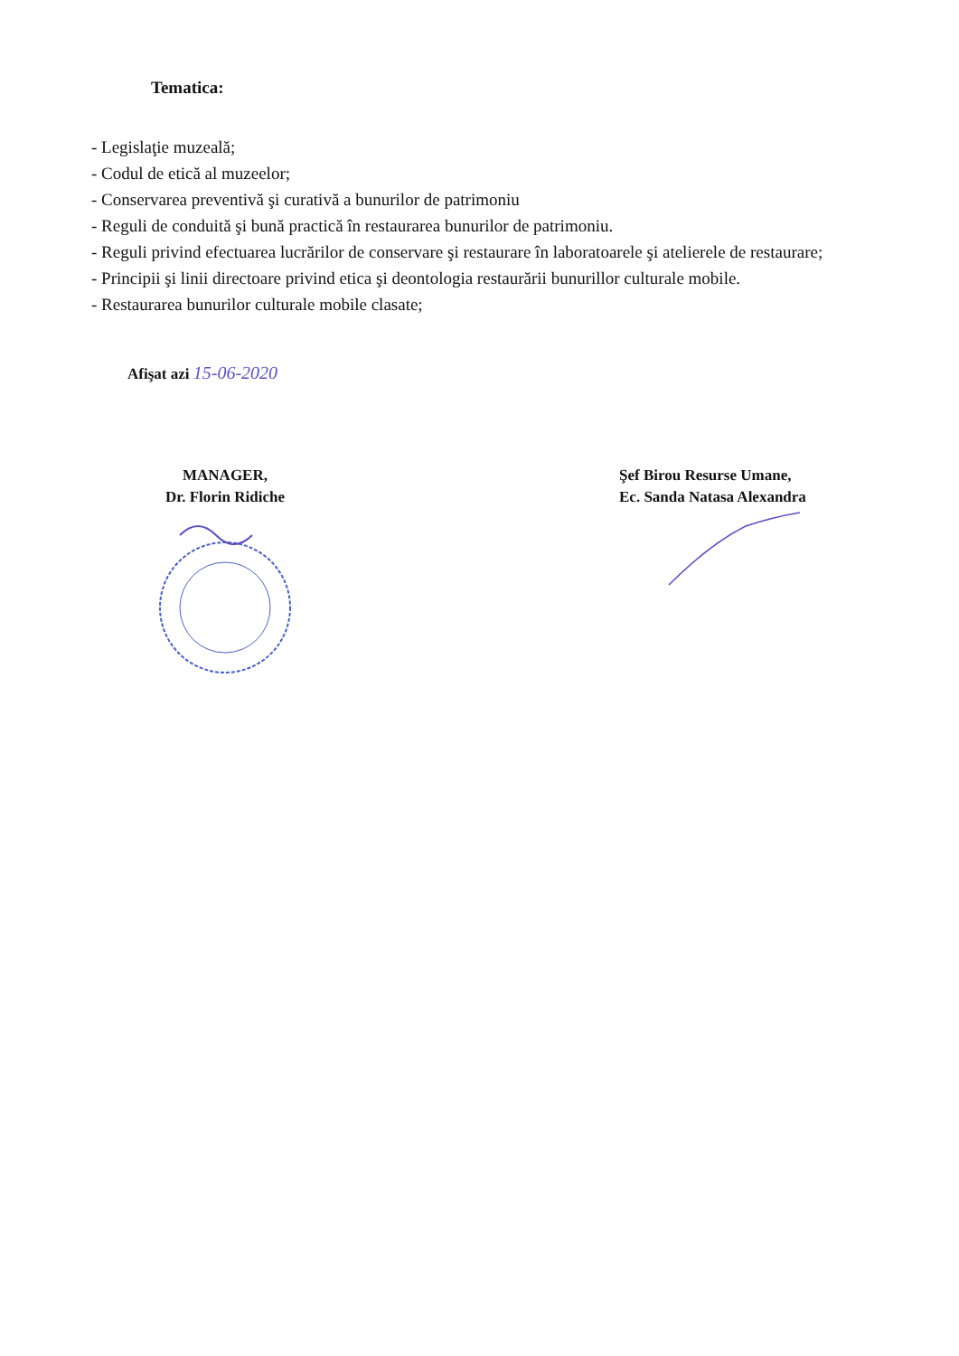Tematica:
- Legislaţie muzeală;
- Codul de etică al muzeelor;
- Conservarea preventivă şi curativă a bunurilor de patrimoniu
- Reguli de conduită şi bună practică în restaurarea bunurilor de patrimoniu.
- Reguli privind efectuarea lucrărilor de conservare şi restaurare în laboratoarele şi atelierele de restaurare;
- Principii şi linii directoare privind etica şi deontologia restaurării bunurillor culturale mobile.
- Restaurarea bunurilor culturale mobile clasate;
Afişat azi 15-06-2020
MANAGER,
Dr. Florin Ridiche
Şef Birou Resurse Umane,
Ec. Sanda Natasa Alexandra